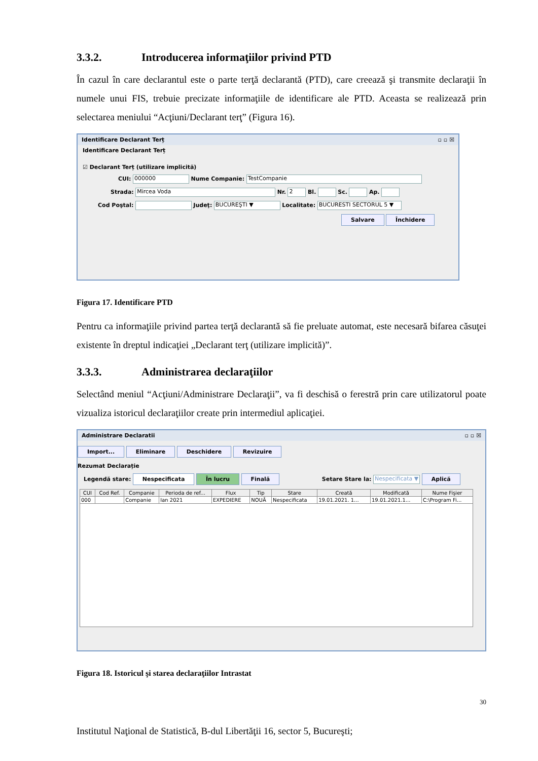3.3.2. Introducerea informaţiilor privind PTD
În cazul în care declarantul este o parte terţă declarantă (PTD), care creează şi transmite declaraţii în numele unui FIS, trebuie precizate informaţiile de identificare ale PTD. Aceasta se realizează prin selectarea meniului “Acţiuni/Declarant terţ” (Figura 16).
Identificare Declarant Terț ▫ ▫ ☒
Identificare Declarant Terț
☑ Declarant Terț (utilizare implicită)
CUI: 000000 Nume Companie: TestCompanie
Strada: Mircea Voda Nr. 2 Bl. Sc. Ap.
Cod Poştal: Judeţ: BUCUREŞTI ▼ Localitate: BUCURESTI SECTORUL 5 ▼
Salvare Închidere
Figura 17. Identificare PTD
Pentru ca informaţiile privind partea terţă declarantă să fie preluate automat, este necesară bifarea căsuţei existente în dreptul indicaţiei „Declarant terţ (utilizare implicită)”.
3.3.3. Administrarea declaraţiilor
Selectând meniul “Acţiuni/Administrare Declaraţii”, va fi deschisă o ferestră prin care utilizatorul poate vizualiza istoricul declaraţiilor create prin intermediul aplicaţiei.
Administrare Declaratii ▫ ▫ ☒
Import... Eliminare Deschidere Revizuire
Rezumat Declarație
Legendă stare: Nespecificata În lucru Finală Setare Stare la: Nespecificata ▼ Aplică
| CUI | Cod Ref. | Companie | Perioda de ref... | Flux | Tip | Stare | Creată | Modificată | Nume Fişier |
| --- | --- | --- | --- | --- | --- | --- | --- | --- | --- |
| 000 | | Companie | Ian 2021 | EXPEDIERE | NOUĂ | Nespecificata | 19.01.2021. 1... | 19.01.2021.1... | C:\Program Fi... |
Figura 18. Istoricul şi starea declaraţiilor Intrastat
30
Institutul Naţional de Statistică, B-dul Libertăţii 16, sector 5, Bucureşti;